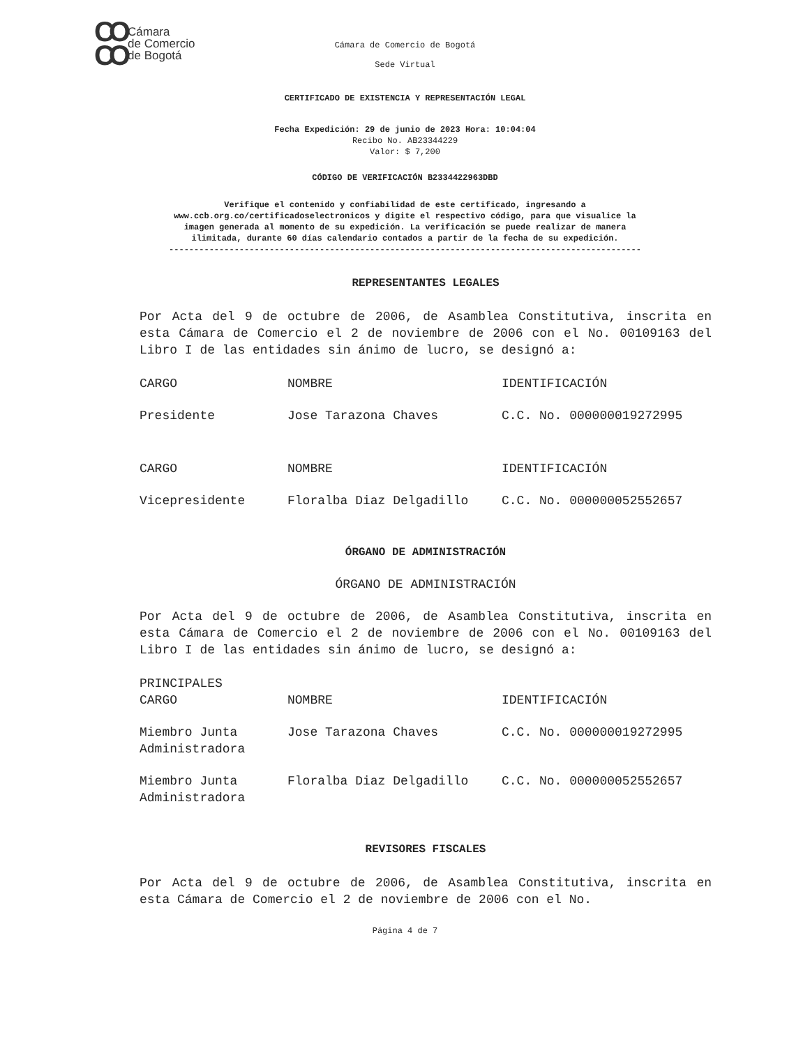CO
CO Cámara
de Comercio
de Bogotá
Cámara de Comercio de Bogotá
Sede Virtual
CERTIFICADO DE EXISTENCIA Y REPRESENTACIÓN LEGAL
Fecha Expedición: 29 de junio de 2023 Hora: 10:04:04
Recibo No. AB23344229
Valor: $ 7,200
CÓDIGO DE VERIFICACIÓN B2334422963DBD
Verifique el contenido y confiabilidad de este certificado, ingresando a
www.ccb.org.co/certificadoselectronicos y digite el respectivo código, para que visualice la
imagen generada al momento de su expedición. La verificación se puede realizar de manera
ilimitada, durante 60 días calendario contados a partir de la fecha de su expedición.
----------------------------------------------------------------------------------------------
REPRESENTANTES LEGALES
Por Acta del 9 de octubre de 2006, de Asamblea Constitutiva, inscrita en esta Cámara de Comercio el 2 de noviembre de 2006 con el No. 00109163 del Libro I de las entidades sin ánimo de lucro, se designó a:
| CARGO | NOMBRE | IDENTIFICACIÓN |
| Presidente | Jose Tarazona Chaves | C.C. No. 000000019272995 |
| CARGO | NOMBRE | IDENTIFICACIÓN |
| Vicepresidente | Floralba Diaz Delgadillo | C.C. No. 000000052552657 |
ÓRGANO DE ADMINISTRACIÓN
ÓRGANO DE ADMINISTRACIÓN
Por Acta del 9 de octubre de 2006, de Asamblea Constitutiva, inscrita en esta Cámara de Comercio el 2 de noviembre de 2006 con el No. 00109163 del Libro I de las entidades sin ánimo de lucro, se designó a:
PRINCIPALES
| CARGO | NOMBRE | IDENTIFICACIÓN |
| Miembro Junta Administradora | Jose Tarazona Chaves | C.C. No. 000000019272995 |
| Miembro Junta Administradora | Floralba Diaz Delgadillo | C.C. No. 000000052552657 |
REVISORES FISCALES
Por Acta del 9 de octubre de 2006, de Asamblea Constitutiva, inscrita en esta Cámara de Comercio el 2 de noviembre de 2006 con el No.
Página 4 de 7